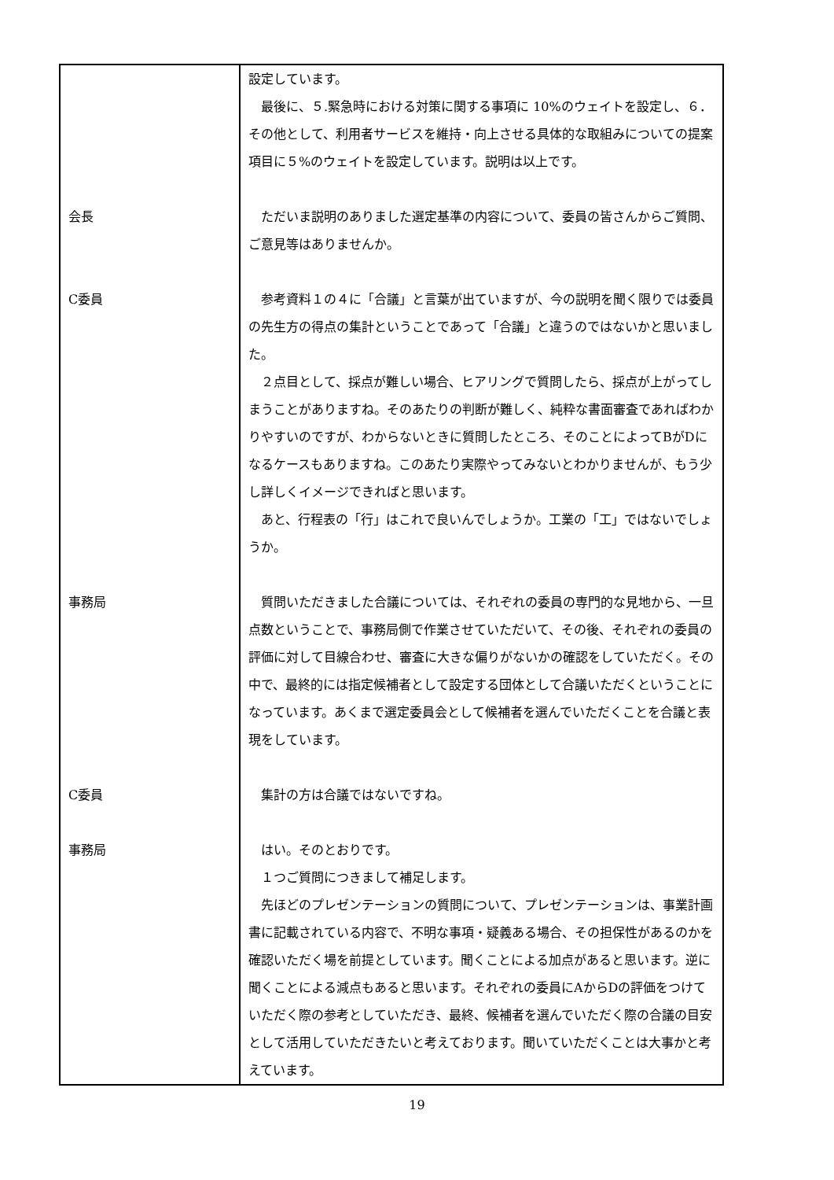| | 設定しています。 最後に、５.緊急時における対策に関する事項に 10%のウェイトを設定し、６．その他として、利用者サービスを維持・向上させる具体的な取組みについての提案項目に５%のウェイトを設定しています。説明は以上です。 |
| 会長 | ただいま説明のありました選定基準の内容について、委員の皆さんからご質問、ご意見等はありませんか。 |
| C委員 | 参考資料１の４に「合議」と言葉が出ていますが、今の説明を聞く限りでは委員の先生方の得点の集計ということであって「合議」と違うのではないかと思いました。 ２点目として、採点が難しい場合、ヒアリングで質問したら、採点が上がってしまうことがありますね。そのあたりの判断が難しく、純粋な書面審査であればわかりやすいのですが、わからないときに質問したところ、そのことによってBがDになるケースもありますね。このあたり実際やってみないとわかりませんが、もう少し詳しくイメージできればと思います。 あと、行程表の「行」はこれで良いんでしょうか。工業の「工」ではないでしょうか。 |
| 事務局 | 質問いただきました合議については、それぞれの委員の専門的な見地から、一旦点数ということで、事務局側で作業させていただいて、その後、それぞれの委員の評価に対して目線合わせ、審査に大きな偏りがないかの確認をしていただく。その中で、最終的には指定候補者として設定する団体として合議いただくということになっています。あくまで選定委員会として候補者を選んでいただくことを合議と表現をしています。 |
| C委員 | 集計の方は合議ではないですね。 |
| 事務局 | はい。そのとおりです。 １つご質問につきまして補足します。 先ほどのプレゼンテーションの質問について、プレゼンテーションは、事業計画書に記載されている内容で、不明な事項・疑義ある場合、その担保性があるのかを確認いただく場を前提としています。聞くことによる加点があると思います。逆に聞くことによる減点もあると思います。それぞれの委員にAからDの評価をつけていただく際の参考としていただき、最終、候補者を選んでいただく際の合議の目安として活用していただきたいと考えております。聞いていただくことは大事かと考えています。 |
19